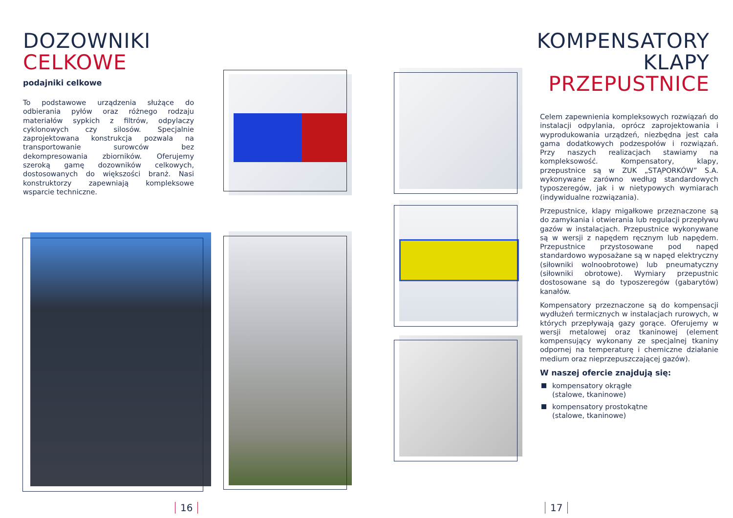DOZOWNIKI CELKOWE
podajniki celkowe
To podstawowe urządzenia służące do odbierania pyłów oraz różnego rodzaju materiałów sypkich z filtrów, odpylaczy cyklonowych czy silosów. Specjalnie zaprojektowana konstrukcja pozwala na transportowanie surowców bez dekompresowania zbiorników. Oferujemy szeroką gamę dozowników celkowych, dostosowanych do większości branż. Nasi konstruktorzy zapewniają kompleksowe wsparcie techniczne.
16
KOMPENSATORY
KLAPY
PRZEPUSTNICE
Celem zapewnienia kompleksowych rozwiązań do instalacji odpylania, oprócz zaprojektowania i wyprodukowania urządzeń, niezbędna jest cała gama dodatkowych podzespołów i rozwiązań. Przy naszych realizacjach stawiamy na kompleksowość. Kompensatory, klapy, przepustnice są w ZUK „STĄPORKÓW” S.A. wykonywane zarówno według standardowych typoszeregów, jak i w nietypowych wymiarach (indywidualne rozwiązania).
Przepustnice, klapy migałkowe przeznaczone są do zamykania i otwierania lub regulacji przepływu gazów w instalacjach. Przepustnice wykonywane są w wersji z napędem ręcznym lub napędem. Przepustnice przystosowane pod napęd standardowo wyposażane są w napęd elektryczny (siłowniki wolnoobrotowe) lub pneumatyczny (siłowniki obrotowe). Wymiary przepustnic dostosowane są do typoszeregów (gabarytów) kanałów.
Kompensatory przeznaczone są do kompensacji wydłużeń termicznych w instalacjach rurowych, w których przepływają gazy gorące. Oferujemy w wersji metalowej oraz tkaninowej (element kompensujący wykonany ze specjalnej tkaniny odpornej na temperaturę i chemiczne działanie medium oraz nieprzepuszczającej gazów).
W naszej ofercie znajdują się:
kompensatory okrągłe
(stalowe, tkaninowe)
kompensatory prostokątne
(stalowe, tkaninowe)
17